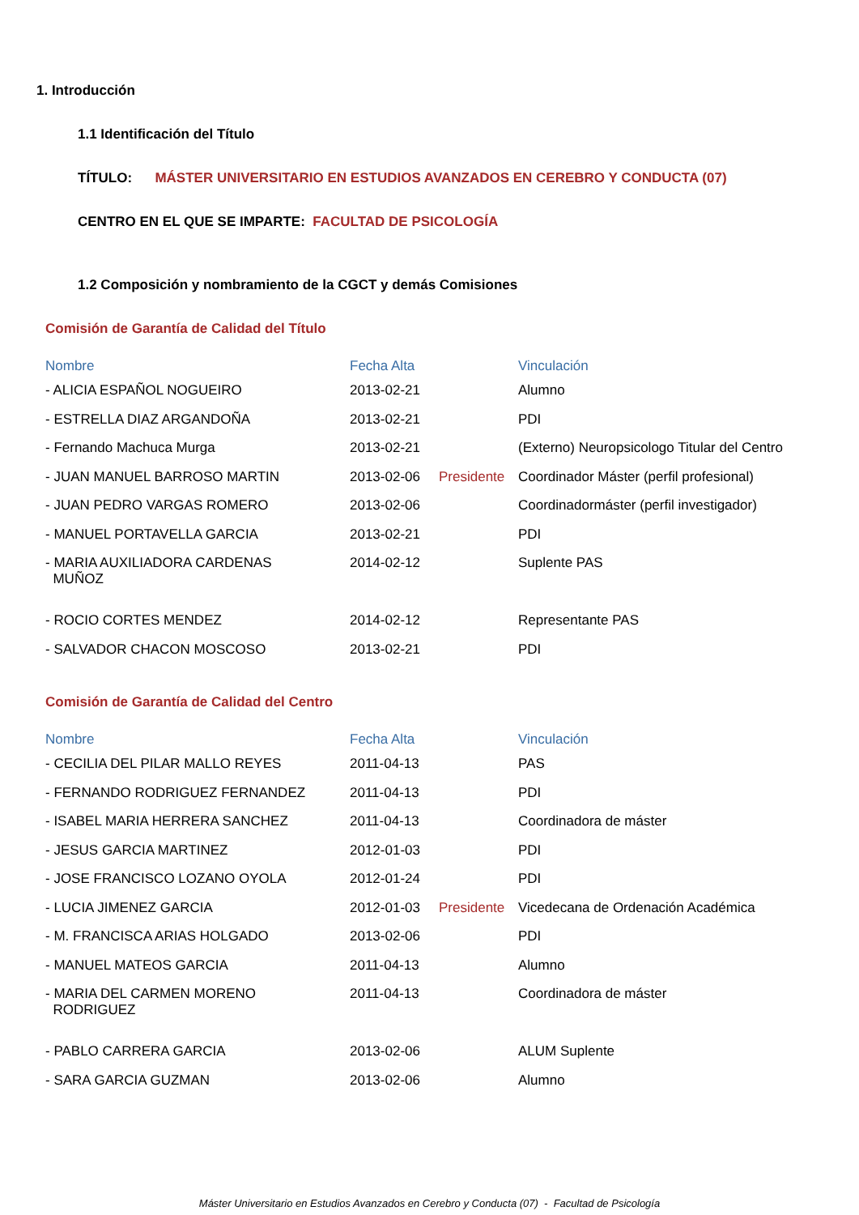1. Introducción
1.1 Identificación del Título
TÍTULO: MÁSTER UNIVERSITARIO EN ESTUDIOS AVANZADOS EN CEREBRO Y CONDUCTA (07)
CENTRO EN EL QUE SE IMPARTE: FACULTAD DE PSICOLOGÍA
1.2 Composición y nombramiento de la CGCT y demás Comisiones
Comisión de Garantía de Calidad del Título
| Nombre | Fecha Alta | | Vinculación |
| --- | --- | --- | --- |
| - ALICIA ESPAÑOL NOGUEIRO | 2013-02-21 | | Alumno |
| - ESTRELLA DIAZ ARGANDOÑA | 2013-02-21 | | PDI |
| - Fernando Machuca Murga | 2013-02-21 | | (Externo) Neuropsicologo Titular del Centro |
| - JUAN MANUEL BARROSO MARTIN | 2013-02-06 | Presidente | Coordinador Máster (perfil profesional) |
| - JUAN PEDRO VARGAS ROMERO | 2013-02-06 | | Coordinadormáster (perfil investigador) |
| - MANUEL PORTAVELLA GARCIA | 2013-02-21 | | PDI |
| - MARIA AUXILIADORA CARDENAS MUÑOZ | 2014-02-12 | | Suplente PAS |
| - ROCIO CORTES MENDEZ | 2014-02-12 | | Representante PAS |
| - SALVADOR CHACON MOSCOSO | 2013-02-21 | | PDI |
Comisión de Garantía de Calidad del Centro
| Nombre | Fecha Alta | | Vinculación |
| --- | --- | --- | --- |
| - CECILIA DEL PILAR MALLO REYES | 2011-04-13 | | PAS |
| - FERNANDO RODRIGUEZ FERNANDEZ | 2011-04-13 | | PDI |
| - ISABEL MARIA HERRERA SANCHEZ | 2011-04-13 | | Coordinadora de máster |
| - JESUS GARCIA MARTINEZ | 2012-01-03 | | PDI |
| - JOSE FRANCISCO LOZANO OYOLA | 2012-01-24 | | PDI |
| - LUCIA JIMENEZ GARCIA | 2012-01-03 | Presidente | Vicedecana de Ordenación Académica |
| - M. FRANCISCA ARIAS HOLGADO | 2013-02-06 | | PDI |
| - MANUEL MATEOS GARCIA | 2011-04-13 | | Alumno |
| - MARIA DEL CARMEN MORENO RODRIGUEZ | 2011-04-13 | | Coordinadora de máster |
| - PABLO CARRERA GARCIA | 2013-02-06 | | ALUM Suplente |
| - SARA GARCIA GUZMAN | 2013-02-06 | | Alumno |
Máster Universitario en Estudios Avanzados en Cerebro y Conducta (07) - Facultad de Psicología